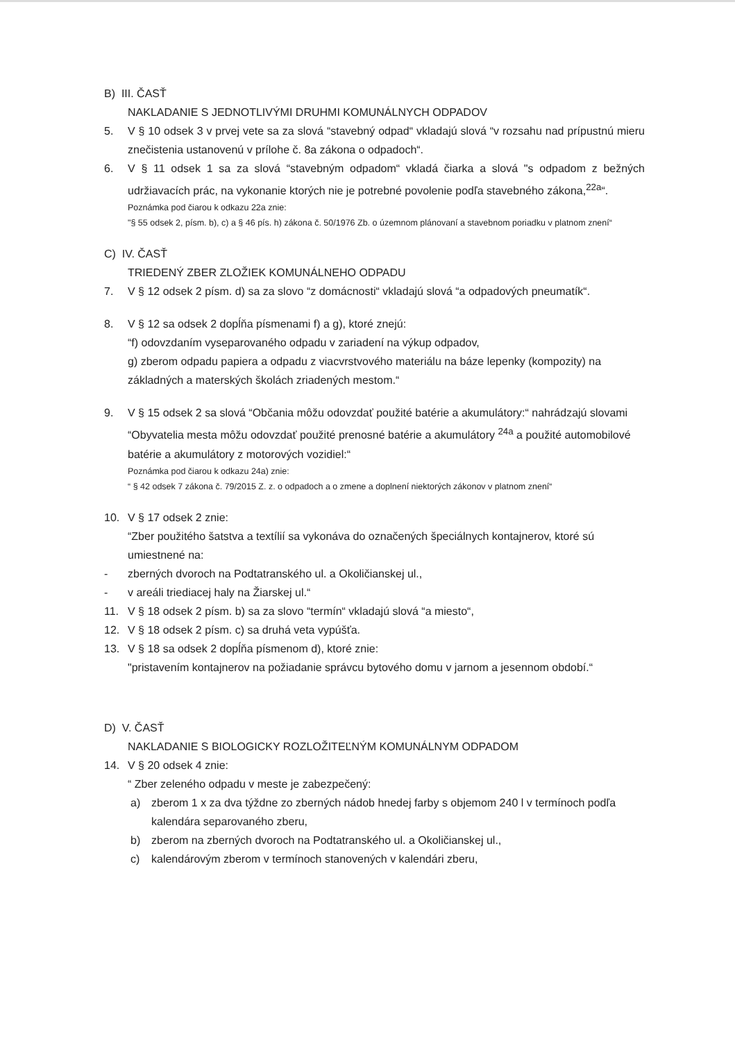B) III. ČASŤ
NAKLADANIE S JEDNOTLIVÝMI DRUHMI KOMUNÁLNYCH ODPADOV
5. V § 10 odsek 3 v prvej vete sa za slová “stavebný odpad“ vkladajú slová “v rozsahu nad prípustnú mieru znečistenia ustanovenú v prílohe č. 8a zákona o odpadoch“.
6. V § 11 odsek 1 sa za slová “stavebným odpadom“ vkladá čiarka a slová "s odpadom z bežných udržiavacích prác, na vykonanie ktorých nie je potrebné povolenie podľa stavebného zákona,<sup>22a</sup>“.
Poznámka pod čiarou k odkazu 22a znie:
"§ 55 odsek 2, písm. b), c) a § 46 pís. h) zákona č. 50/1976 Zb. o územnom plánovaní a stavebnom poriadku v platnom znení“
C) IV. ČASŤ
TRIEDENÝ ZBER ZLOŽIEK KOMUNÁLNEHO ODPADU
7. V § 12 odsek 2 písm. d) sa za slovo “z domácnosti“ vkladajú slová “a odpadových pneumatík“.
8. V § 12 sa odsek 2 dopĺňa písmenami f) a g), ktoré znejú:
“f) odovzdaním vyseparovaného odpadu v zariadení na výkup odpadov,
g) zberom odpadu papiera a odpadu z viacvrstvového materiálu na báze lepenky (kompozity) na základných a materských školách zriadených mestom.“
9. V § 15 odsek 2 sa slová “Občania môžu odovzdať použité batérie a akumulátory:“ nahrádzajú slovami “Obyvatelia mesta môžu odovzdať použité prenosné batérie a akumulátory <sup>24a</sup> a použité automobilové batérie a akumulátory z motorových vozidiel:“
Poznámka pod čiarou k odkazu 24a) znie:
“ § 42 odsek 7 zákona č. 79/2015 Z. z. o odpadoch a o zmene a doplnení niektorých zákonov v platnom znení“
10. V § 17 odsek 2 znie:
“Zber použitého šatstva a textílií sa vykonáva do označených špeciálnych kontajnerov, ktoré sú umiestnené na:
- zberných dvoroch na Podtatranského ul. a Okoličianskej ul.,
- v areáli triediacej haly na Žiarskej ul.“
11. V § 18 odsek 2 písm. b) sa za slovo “termín“ vkladajú slová “a miesto“,
12. V § 18 odsek 2 písm. c) sa druhá veta vypúšťa.
13. V § 18 sa odsek 2 dopĺňa písmenom d), ktoré znie:
"pristavením kontajnerov na požiadanie správcu bytového domu v jarnom a jesennom období.“
D) V. ČASŤ
NAKLADANIE S BIOLOGICKY ROZLOŽITEĽNÝM KOMUNÁLNYM ODPADOM
14. V § 20 odsek 4 znie:
“ Zber zeleného odpadu v meste je zabezpečený:
a) zberom 1 x za dva týždne zo zberných nádob hnedej farby s objemom 240 l v termínoch podľa kalendára separovaného zberu,
b) zberom na zberných dvoroch na Podtatranského ul. a Okoličianskej ul.,
c) kalendárovým zberom v termínoch stanovených v kalendári zberu,